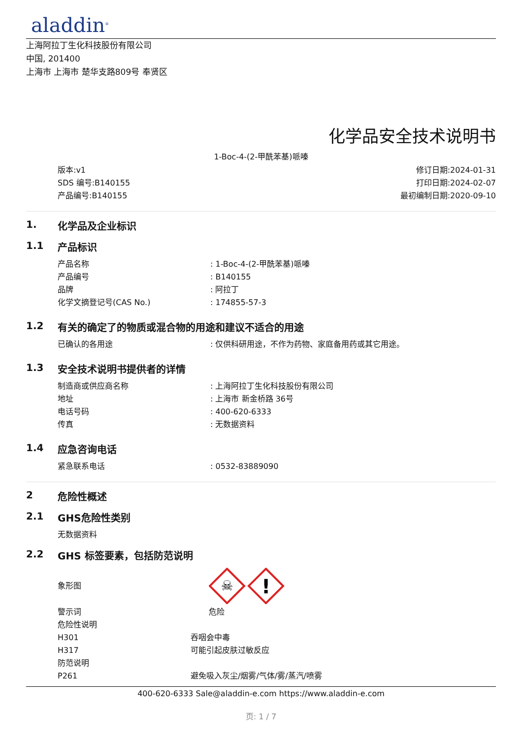aladdin<sup>®</sup>
上海阿拉丁生化科技股份有限公司
中国, 201400
上海市 上海市 楚华支路809号 奉贤区
化学品安全技术说明书
1-Boc-4-(2-甲酰苯基)哌嗪
版本:v1
SDS 编号:B140155
产品编号:B140155
修订日期:2024-01-31
打印日期:2024-02-07
最初编制日期:2020-09-10
1. 化学品及企业标识
1.1 产品标识
产品名称 : 1-Boc-4-(2-甲酰苯基)哌嗪
产品编号 : B140155
品牌 : 阿拉丁
化学文摘登记号(CAS No.) : 174855-57-3
1.2 有关的确定了的物质或混合物的用途和建议不适合的用途
已确认的各用途 : 仅供科研用途，不作为药物、家庭备用药或其它用途。
1.3 安全技术说明书提供者的详情
制造商或供应商名称 : 上海阿拉丁生化科技股份有限公司
地址 : 上海市 新金桥路 36号
电话号码 : 400-620-6333
传真 : 无数据资料
1.4 应急咨询电话
紧急联系电话 : 0532-83889090
2 危险性概述
2.1 GHS危险性类别
无数据资料
2.2 GHS 标签要素，包括防范说明
象形图
☠
!
警示词 危险
危险性说明
H301 吞咽会中毒
H317 可能引起皮肤过敏反应
防范说明
P261 避免吸入灰尘/烟雾/气体/雾/蒸汽/喷雾
400-620-6333 Sale@aladdin-e.com https://www.aladdin-e.com
页: 1 / 7